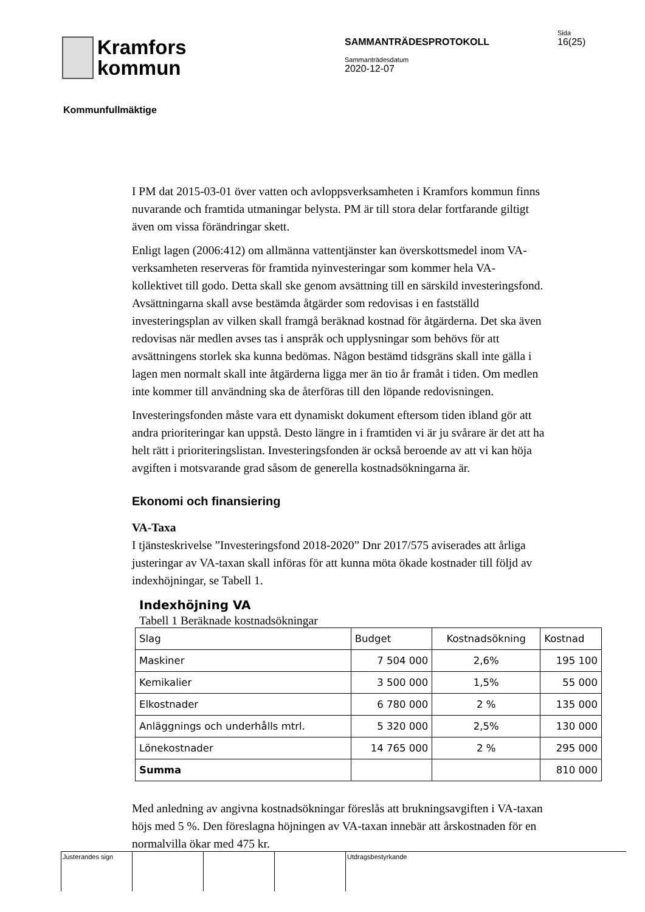Kramfors
kommun
SAMMANTRÄDESPROTOKOLL
Sammanträdesdatum
2020-12-07
Sida
16(25)
Kommunfullmäktige
I PM dat 2015-03-01 över vatten och avloppsverksamheten i Kramfors kommun finns nuvarande och framtida utmaningar belysta. PM är till stora delar fortfarande giltigt även om vissa förändringar skett.
Enligt lagen (2006:412) om allmänna vattentjänster kan överskottsmedel inom VA-verksamheten reserveras för framtida nyinvesteringar som kommer hela VA-kollektivet till godo. Detta skall ske genom avsättning till en särskild investeringsfond. Avsättningarna skall avse bestämda åtgärder som redovisas i en fastställd investeringsplan av vilken skall framgå beräknad kostnad för åtgärderna. Det ska även redovisas när medlen avses tas i anspråk och upplysningar som behövs för att avsättningens storlek ska kunna bedömas. Någon bestämd tidsgräns skall inte gälla i lagen men normalt skall inte åtgärderna ligga mer än tio år framåt i tiden. Om medlen inte kommer till användning ska de återföras till den löpande redovisningen.
Investeringsfonden måste vara ett dynamiskt dokument eftersom tiden ibland gör att andra prioriteringar kan uppstå. Desto längre in i framtiden vi är ju svårare är det att ha helt rätt i prioriteringslistan. Investeringsfonden är också beroende av att vi kan höja avgiften i motsvarande grad såsom de generella kostnadsökningarna är.
Ekonomi och finansiering
VA-Taxa
I tjänsteskrivelse ”Investeringsfond 2018-2020” Dnr 2017/575 aviserades att årliga justeringar av VA-taxan skall införas för att kunna möta ökade kostnader till följd av indexhöjningar, se Tabell 1.
Indexhöjning VA
Tabell 1 Beräknade kostnadsökningar
| Slag | Budget | Kostnadsökning | Kostnad |
| --- | --- | --- | --- |
| Maskiner | 7 504 000 | 2,6% | 195 100 |
| Kemikalier | 3 500 000 | 1,5% | 55 000 |
| Elkostnader | 6 780 000 | 2 % | 135 000 |
| Anläggnings och underhålls mtrl. | 5 320 000 | 2,5% | 130 000 |
| Lönekostnader | 14 765 000 | 2 % | 295 000 |
| Summa | | | 810 000 |
Med anledning av angivna kostnadsökningar föreslås att brukningsavgiften i VA-taxan höjs med 5 %. Den föreslagna höjningen av VA-taxan innebär att årskostnaden för en normalvilla ökar med 475 kr.
Justerandes sign Utdragsbestyrkande